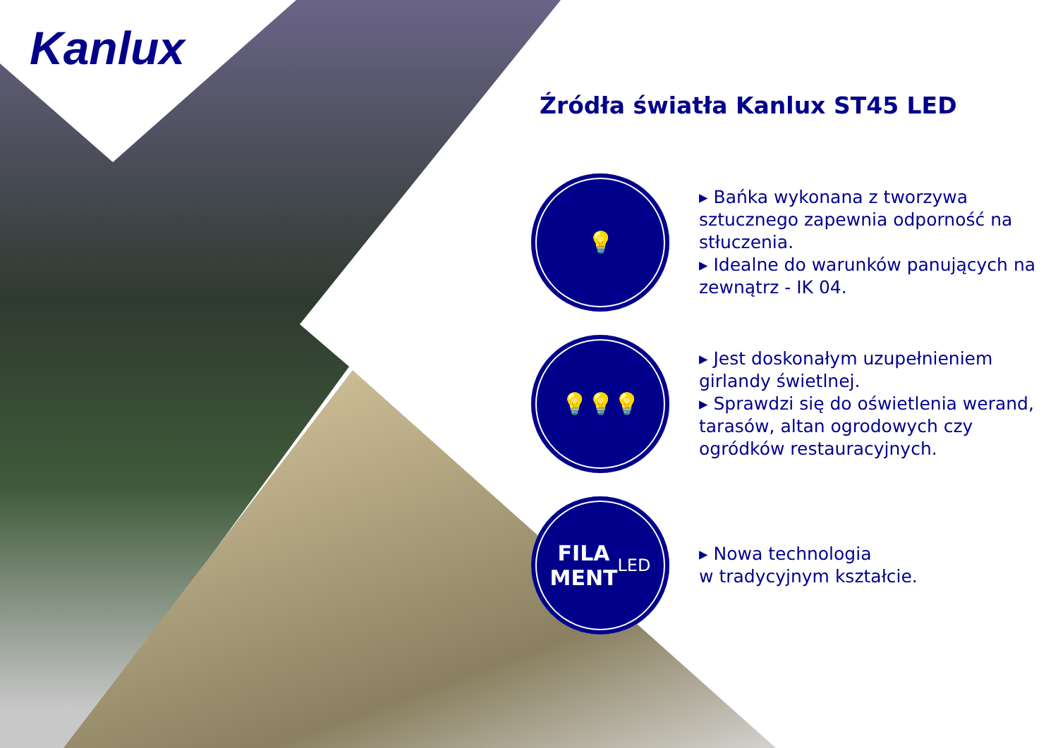Kanlux
Źródła światła Kanlux ST45 LED
💡
▸ Bańka wykonana z tworzywa sztucznego zapewnia odporność na stłuczenia.
▸ Idealne do warunków panujących na zewnątrz - IK 04.
💡💡💡
▸ Jest doskonałym uzupełnieniem girlandy świetlnej.
▸ Sprawdzi się do oświetlenia werand, tarasów, altan ogrodowych czy ogródków restauracyjnych.
FILA
MENT
LED
▸ Nowa technologia
w tradycyjnym kształcie.